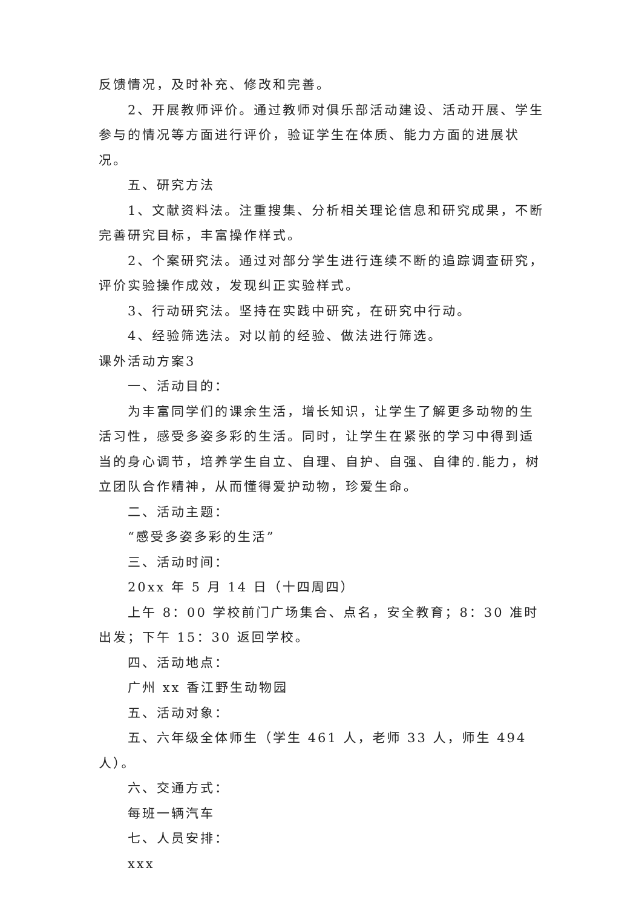反馈情况，及时补充、修改和完善。
2、开展教师评价。通过教师对俱乐部活动建设、活动开展、学生参与的情况等方面进行评价，验证学生在体质、能力方面的进展状况。
五、研究方法
1、文献资料法。注重搜集、分析相关理论信息和研究成果，不断完善研究目标，丰富操作样式。
2、个案研究法。通过对部分学生进行连续不断的追踪调查研究，评价实验操作成效，发现纠正实验样式。
3、行动研究法。坚持在实践中研究，在研究中行动。
4、经验筛选法。对以前的经验、做法进行筛选。
课外活动方案3
一、活动目的：
为丰富同学们的课余生活，增长知识，让学生了解更多动物的生活习性，感受多姿多彩的生活。同时，让学生在紧张的学习中得到适当的身心调节，培养学生自立、自理、自护、自强、自律的.能力，树立团队合作精神，从而懂得爱护动物，珍爱生命。
二、活动主题：
“感受多姿多彩的生活”
三、活动时间：
20xx 年 5 月 14 日（十四周四）
上午 8：00 学校前门广场集合、点名，安全教育；8：30 准时出发；下午 15：30 返回学校。
四、活动地点：
广州 xx 香江野生动物园
五、活动对象：
五、六年级全体师生（学生 461 人，老师 33 人，师生 494 人）。
六、交通方式：
每班一辆汽车
七、人员安排：
xxx